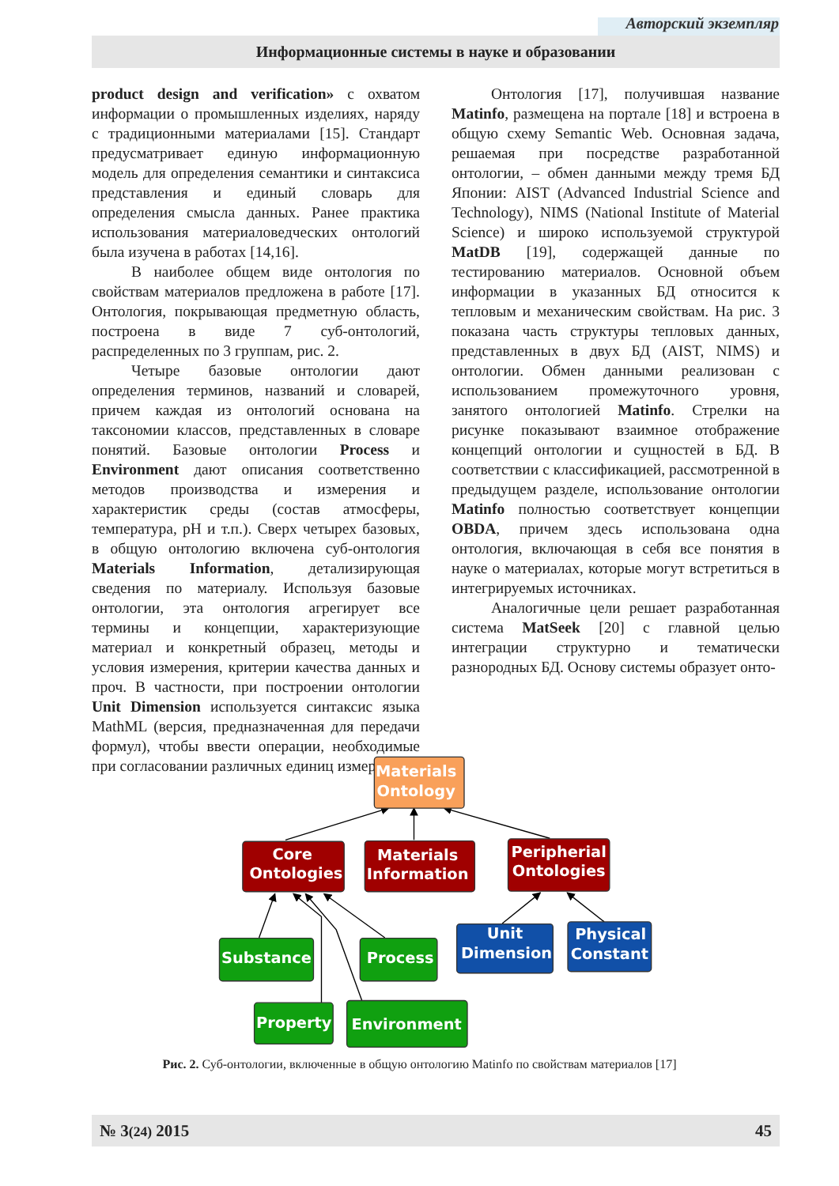Авторский экземпляр
Информационные системы в науке и образовании
product design and verification» с охватом информации о промышленных изделиях, наряду с традиционными материалами [15]. Стандарт предусматривает единую информационную модель для определения семантики и синтаксиса представления и единый словарь для определения смысла данных. Ранее практика использования материаловедческих онтологий была изучена в работах [14,16].
В наиболее общем виде онтология по свойствам материалов предложена в работе [17]. Онтология, покрывающая предметную область, построена в виде 7 суб-онтологий, распределенных по 3 группам, рис. 2.
Четыре базовые онтологии дают определения терминов, названий и словарей, причем каждая из онтологий основана на таксономии классов, представленных в словаре понятий. Базовые онтологии Process и Environment дают описания соответственно методов производства и измерения и характеристик среды (состав атмосферы, температура, pH и т.п.). Сверх четырех базовых, в общую онтологию включена суб-онтология Materials Information, детализирующая сведения по материалу. Используя базовые онтологии, эта онтология агрегирует все термины и концепции, характеризующие материал и конкретный образец, методы и условия измерения, критерии качества данных и проч. В частности, при построении онтологии Unit Dimension используется синтаксис языка MathML (версия, предназначенная для передачи формул), чтобы ввести операции, необходимые при согласовании различных единиц измерения.
Онтология [17], получившая название Matinfo, размещена на портале [18] и встроена в общую схему Semantic Web. Основная задача, решаемая при посредстве разработанной онтологии, – обмен данными между тремя БД Японии: AIST (Advanced Industrial Science and Technology), NIMS (National Institute of Material Science) и широко используемой структурой MatDB [19], содержащей данные по тестированию материалов. Основной объем информации в указанных БД относится к тепловым и механическим свойствам. На рис. 3 показана часть структуры тепловых данных, представленных в двух БД (AIST, NIMS) и онтологии. Обмен данными реализован с использованием промежуточного уровня, занятого онтологией Matinfo. Стрелки на рисунке показывают взаимное отображение концепций онтологии и сущностей в БД. В соответствии с классификацией, рассмотренной в предыдущем разделе, использование онтологии Matinfo полностью соответствует концепции OBDA, причем здесь использована одна онтология, включающая в себя все понятия в науке о материалах, которые могут встретиться в интегрируемых источниках.
Аналогичные цели решает разработанная система MatSeek [20] с главной целью интеграции структурно и тематически разнородных БД. Основу системы образует онто-
Materials
Ontology
Core
Ontologies
Materials
Information
Peripherial
Ontologies
Substance
Process
Unit
Dimension
Physical
Constant
Property
Environment
Рис. 2. Суб-онтологии, включенные в общую онтологию Matinfo по свойствам материалов [17]
№ 3(24) 2015 45